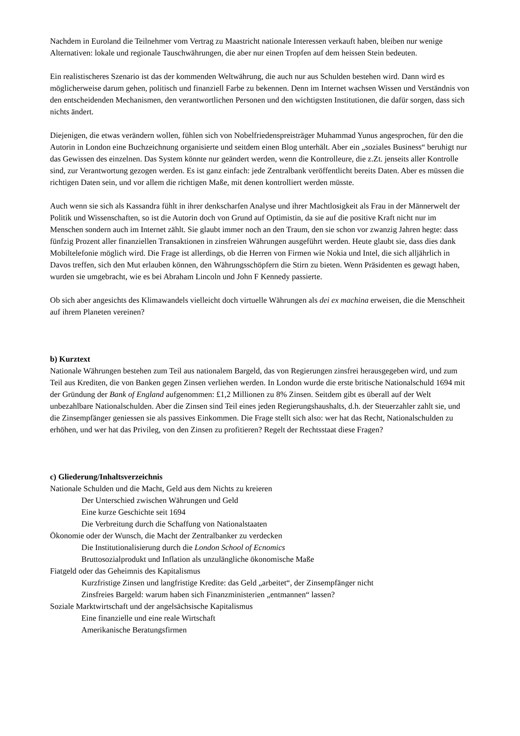Nachdem in Euroland die Teilnehmer vom Vertrag zu Maastricht nationale Interessen verkauft haben, bleiben nur wenige Alternativen: lokale und regionale Tauschwährungen, die aber nur einen Tropfen auf dem heissen Stein bedeuten.
Ein realistischeres Szenario ist das der kommenden Weltwährung, die auch nur aus Schulden bestehen wird. Dann wird es möglicherweise darum gehen, politisch und finanziell Farbe zu bekennen. Denn im Internet wachsen Wissen und Verständnis von den entscheidenden Mechanismen, den verantwortlichen Personen und den wichtigsten Institutionen, die dafür sorgen, dass sich nichts ändert.
Diejenigen, die etwas verändern wollen, fühlen sich von Nobelfriedenspreisträger Muhammad Yunus angesprochen, für den die Autorin in London eine Buchzeichnung organisierte und seitdem einen Blog unterhält. Aber ein „soziales Business“ beruhigt nur das Gewissen des einzelnen. Das System könnte nur geändert werden, wenn die Kontrolleure, die z.Zt. jenseits aller Kontrolle sind, zur Verantwortung gezogen werden. Es ist ganz einfach: jede Zentralbank veröffentlicht bereits Daten. Aber es müssen die richtigen Daten sein, und vor allem die richtigen Maße, mit denen kontrolliert werden müsste.
Auch wenn sie sich als Kassandra fühlt in ihrer denkscharfen Analyse und ihrer Machtlosigkeit als Frau in der Männerwelt der Politik und Wissenschaften, so ist die Autorin doch von Grund auf Optimistin, da sie auf die positive Kraft nicht nur im Menschen sondern auch im Internet zählt. Sie glaubt immer noch an den Traum, den sie schon vor zwanzig Jahren hegte: dass fünfzig Prozent aller finanziellen Transaktionen in zinsfreien Währungen ausgeführt werden. Heute glaubt sie, dass dies dank Mobiltelefonie möglich wird. Die Frage ist allerdings, ob die Herren von Firmen wie Nokia und Intel, die sich alljährlich in Davos treffen, sich den Mut erlauben können, den Währungsschöpfern die Stirn zu bieten. Wenn Präsidenten es gewagt haben, wurden sie umgebracht, wie es bei Abraham Lincoln und John F Kennedy passierte.
Ob sich aber angesichts des Klimawandels vielleicht doch virtuelle Währungen als dei ex machina erweisen, die die Menschheit auf ihrem Planeten vereinen?
b) Kurztext
Nationale Währungen bestehen zum Teil aus nationalem Bargeld, das von Regierungen zinsfrei herausgegeben wird, und zum Teil aus Krediten, die von Banken gegen Zinsen verliehen werden. In London wurde die erste britische Nationalschuld 1694 mit der Gründung der Bank of England aufgenommen: £1,2 Millionen zu 8% Zinsen. Seitdem gibt es überall auf der Welt unbezahlbare Nationalschulden. Aber die Zinsen sind Teil eines jeden Regierungshaushalts, d.h. der Steuerzahler zahlt sie, und die Zinsempfänger geniessen sie als passives Einkommen. Die Frage stellt sich also: wer hat das Recht, Nationalschulden zu erhöhen, und wer hat das Privileg, von den Zinsen zu profitieren? Regelt der Rechtsstaat diese Fragen?
c) Gliederung/Inhaltsverzeichnis
Nationale Schulden und die Macht, Geld aus dem Nichts zu kreieren
Der Unterschied zwischen Währungen und Geld
Eine kurze Geschichte seit 1694
Die Verbreitung durch die Schaffung von Nationalstaaten
Ökonomie oder der Wunsch, die Macht der Zentralbanker zu verdecken
Die Institutionalisierung durch die London School of Ecnomics
Bruttosozialprodukt und Inflation als unzulängliche ökonomische Maße
Fiatgeld oder das Geheimnis des Kapitalismus
Kurzfristige Zinsen und langfristige Kredite: das Geld „arbeitet“, der Zinsempfänger nicht
Zinsfreies Bargeld: warum haben sich Finanzministerien „entmannen“ lassen?
Soziale Marktwirtschaft und der angelsächsische Kapitalismus
Eine finanzielle und eine reale Wirtschaft
Amerikanische Beratungsfirmen